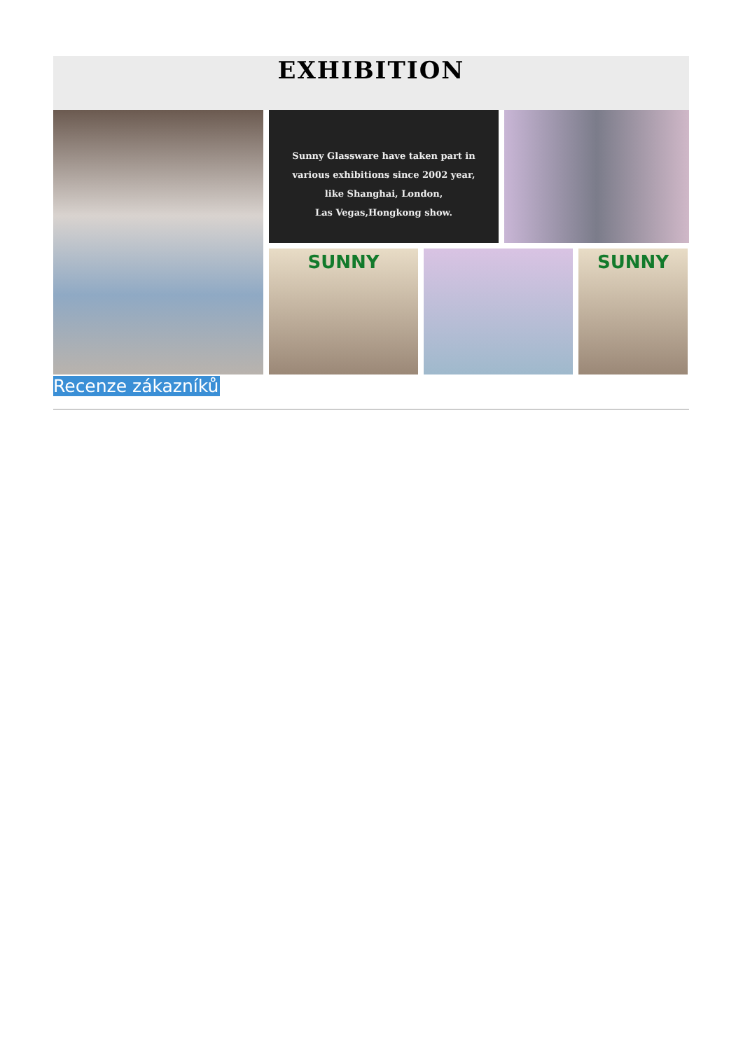EXHIBITION
Sunny Glassware have taken part in
various exhibitions since 2002 year,
like Shanghai, London,
Las Vegas,Hongkong show.
SUNNY
SUNNY
Recenze zákazníků